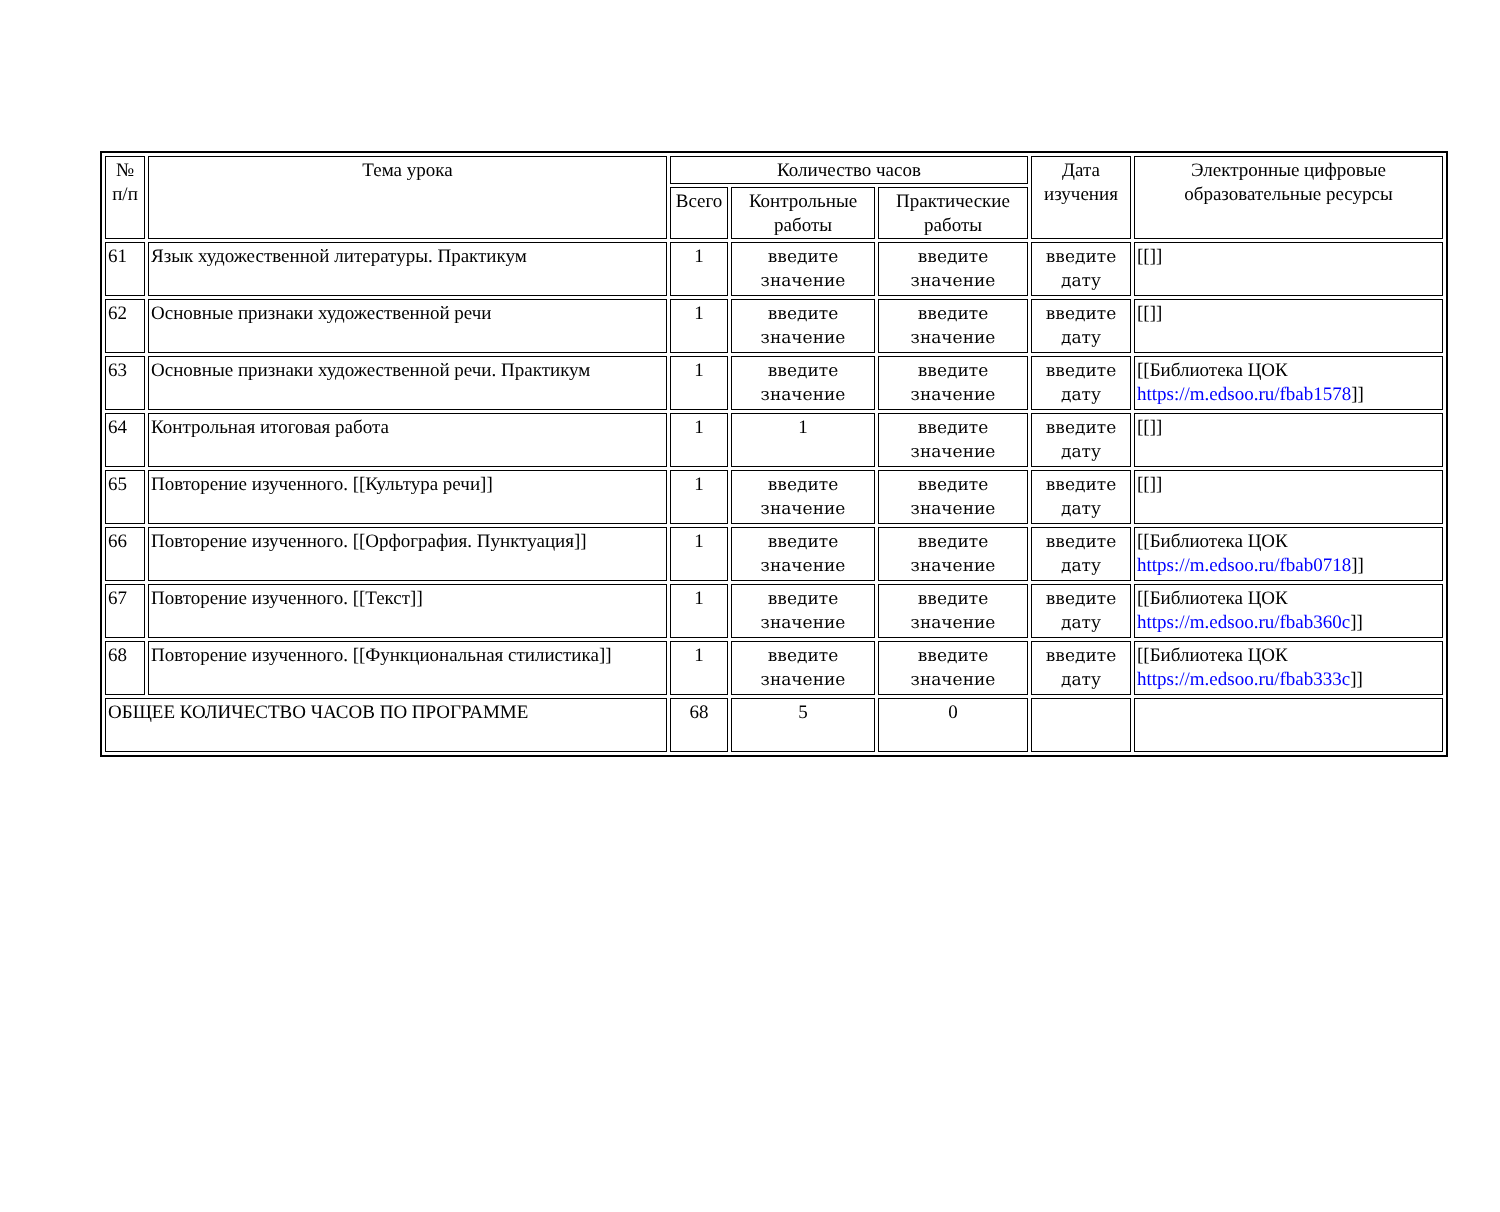| № п/п | Тема урока | Количество часов | | | Дата изучения | Электронные цифровые образовательные ресурсы |
| --- | --- | --- | --- | --- | --- | --- |
| | | Всего | Контрольные работы | Практические работы | | |
| 61 | Язык художественной литературы. Практикум | 1 | введите значение | введите значение | введите дату | [[]] |
| 62 | Основные признаки художественной речи | 1 | введите значение | введите значение | введите дату | [[]] |
| 63 | Основные признаки художественной речи. Практикум | 1 | введите значение | введите значение | введите дату | [[Библиотека ЦОК https://m.edsoo.ru/fbab1578 ]] |
| 64 | Контрольная итоговая работа | 1 | 1 | введите значение | введите дату | [[]] |
| 65 | Повторение изученного. [[Культура речи]] | 1 | введите значение | введите значение | введите дату | [[]] |
| 66 | Повторение изученного. [[Орфография. Пунктуация]] | 1 | введите значение | введите значение | введите дату | [[Библиотека ЦОК https://m.edsoo.ru/fbab0718 ]] |
| 67 | Повторение изученного. [[Текст]] | 1 | введите значение | введите значение | введите дату | [[Библиотека ЦОК https://m.edsoo.ru/fbab360c ]] |
| 68 | Повторение изученного. [[Функциональная стилистика]] | 1 | введите значение | введите значение | введите дату | [[Библиотека ЦОК https://m.edsoo.ru/fbab333c ]] |
| ОБЩЕЕ КОЛИЧЕСТВО ЧАСОВ ПО ПРОГРАММЕ | | 68 | 5 | 0 | | |